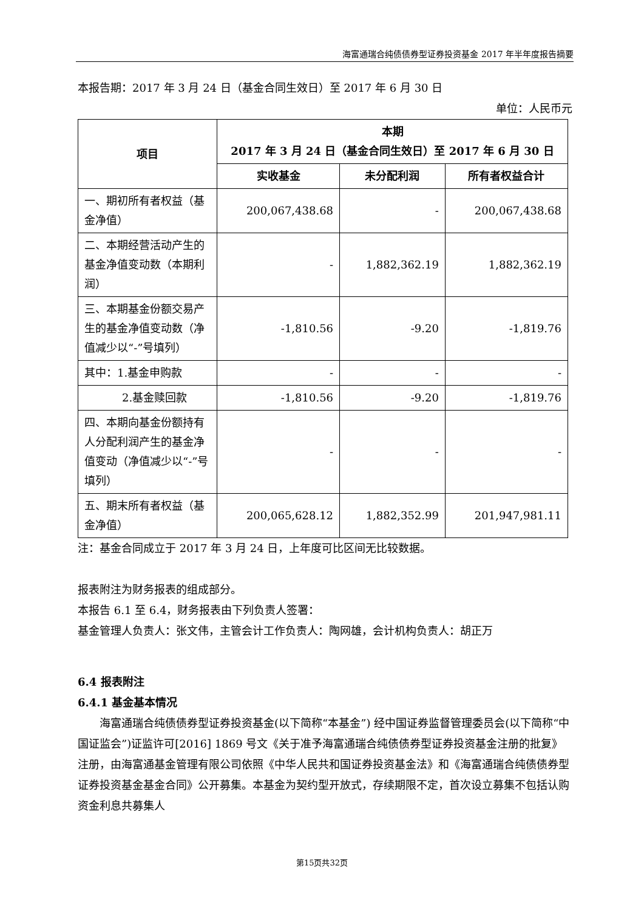海富通瑞合纯债债券型证券投资基金 2017 年半年度报告摘要
本报告期：2017 年 3 月 24 日（基金合同生效日）至 2017 年 6 月 30 日
单位：人民币元
| 项目 | 本期 2017 年 3 月 24 日（基金合同生效日）至 2017 年 6 月 30 日 | | |
| --- | --- | --- | --- |
| | 实收基金 | 未分配利润 | 所有者权益合计 |
| 一、期初所有者权益（基金净值） | 200,067,438.68 | - | 200,067,438.68 |
| 二、本期经营活动产生的基金净值变动数（本期利润） | - | 1,882,362.19 | 1,882,362.19 |
| 三、本期基金份额交易产生的基金净值变动数（净值减少以“-”号填列） | -1,810.56 | -9.20 | -1,819.76 |
| 其中：1.基金申购款 | - | - | - |
| 2.基金赎回款 | -1,810.56 | -9.20 | -1,819.76 |
| 四、本期向基金份额持有人分配利润产生的基金净值变动（净值减少以“-”号填列） | - | - | - |
| 五、期末所有者权益（基金净值） | 200,065,628.12 | 1,882,352.99 | 201,947,981.11 |
注：基金合同成立于 2017 年 3 月 24 日，上年度可比区间无比较数据。
报表附注为财务报表的组成部分。
本报告 6.1 至 6.4，财务报表由下列负责人签署：
基金管理人负责人：张文伟，主管会计工作负责人：陶网雄，会计机构负责人：胡正万
6.4 报表附注
6.4.1 基金基本情况
海富通瑞合纯债债券型证券投资基金(以下简称“本基金”) 经中国证券监督管理委员会(以下简称“中国证监会”)证监许可[2016] 1869 号文《关于准予海富通瑞合纯债债券型证券投资基金注册的批复》注册，由海富通基金管理有限公司依照《中华人民共和国证券投资基金法》和《海富通瑞合纯债债券型证券投资基金基金合同》公开募集。本基金为契约型开放式，存续期限不定，首次设立募集不包括认购资金利息共募集人
第15页共32页